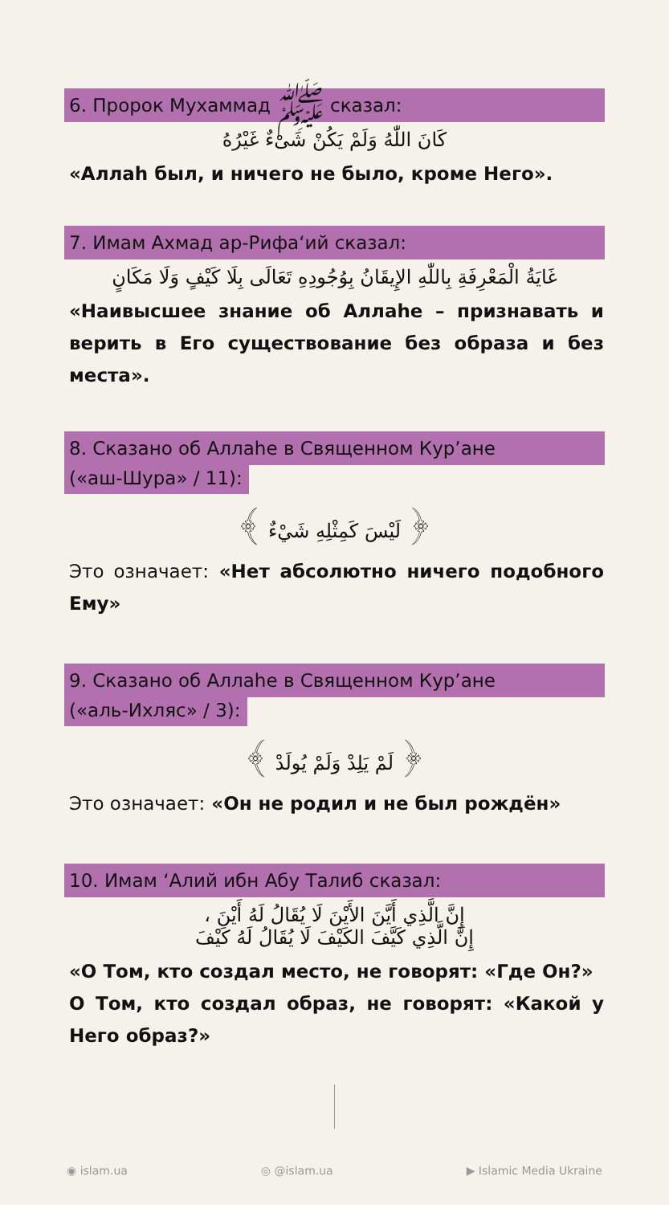6. Пророк Мухаммад ﷺ сказал:
كَانَ اللّٰهُ وَلَمْ يَكُنْ شَىْءٌ غَيْرُهُ
«Аллаh был, и ничего не было, кроме Него».
7. Имам Ахмад ар-Рифа‘ий сказал:
غَايَةُ الْمَعْرِفَةِ بِاللّٰهِ الإِيقَانُ بِوُجُودِهِ تَعَالَى بِلَا كَيْفٍ وَلَا مَكَانٍ
«Наивысшее знание об Аллаhе – признавать и верить в Его существование без образа и без места».
8. Сказано об Аллаhе в Священном Кур’ане
(«аш-Шура» / 11):
﴿ لَيْسَ كَمِثْلِهِ شَيْءٌ ﴾
Это означает: «Нет абсолютно ничего подобного Ему»
9. Сказано об Аллаhе в Священном Кур’ане
(«аль-Ихляс» / 3):
﴿ لَمْ يَلِدْ وَلَمْ يُولَدْ ﴾
Это означает: «Он не родил и не был рождён»
10. Имам ‘Алий ибн Абу Талиб сказал:
إِنَّ الَّذِي أَيَّنَ الأَيْنَ لَا يُقَالُ لَهُ أَيْنَ ،
إِنَّ الَّذِي كَيَّفَ الكَيْفَ لَا يُقَالُ لَهُ كَيْفَ
«О Том, кто создал место, не говорят: «Где Он?»
О Том, кто создал образ, не говорят: «Какой у Него образ?»
◉ islam.ua ◎ @islam.ua ▶ Islamic Media Ukraine